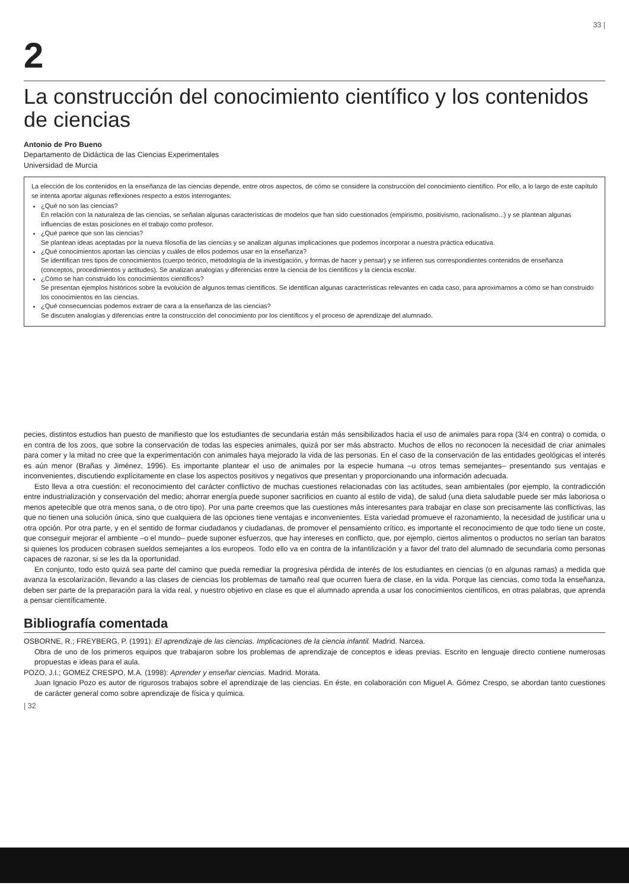33 |
2
La construcción del conocimiento científico y los contenidos de ciencias
Antonio de Pro Bueno
Departamento de Didáctica de las Ciencias Experimentales
Universidad de Murcia
La elección de los contenidos en la enseñanza de las ciencias depende, entre otros aspectos, de cómo se considere la construcción del conocimiento científico. Por ello, a lo largo de este capítulo se intenta aportar algunas reflexiones respecto a estos interrogantes:
¿Qué no son las ciencias?
En relación con la naturaleza de las ciencias, se señalan algunas características de modelos que han sido cuestionados (empirismo, positivismo, racionalismo...) y se plantean algunas influencias de estas posiciones en el trabajo como profesor.
¿Qué parece que son las ciencias?
Se plantean ideas aceptadas por la nueva filosofía de las ciencias y se analizan algunas implicaciones que podemos incorporar a nuestra práctica educativa.
¿Qué conocimientos aportan las ciencias y cuáles de ellos podemos usar en la enseñanza?
Se identifican tres tipos de conocimientos (cuerpo teórico, metodología de la investigación, y formas de hacer y pensar) y se infieren sus correspondientes contenidos de enseñanza (conceptos, procedimientos y actitudes). Se analizan analogías y diferencias entre la ciencia de los científicos y la ciencia escolar.
¿Cómo se han construido los conocimientos científicos?
Se presentan ejemplos históricos sobre la evolución de algunos temas científicos. Se identifican algunas características relevantes en cada caso, para aproximarnos a cómo se han construido los conocimientos en las ciencias.
¿Qué consecuencias podemos extraer de cara a la enseñanza de las ciencias?
Se discuten analogías y diferencias entre la construcción del conocimiento por los científicos y el proceso de aprendizaje del alumnado.
pecies, distintos estudios han puesto de manifiesto que los estudiantes de secundaria están más sensibilizados hacia el uso de animales para ropa (3/4 en contra) o comida, o en contra de los zoos, que sobre la conservación de todas las especies animales, quizá por ser más abstracto. Muchos de ellos no reconocen la necesidad de criar animales para comer y la mitad no cree que la experimentación con animales haya mejorado la vida de las personas. En el caso de la conservación de las entidades geológicas el interés es aún menor (Brañas y Jiménez, 1996). Es importante plantear el uso de animales por la especie humana –u otros temas semejantes– presentando sus ventajas e inconvenientes, discutiendo explícitamente en clase los aspectos positivos y negativos que presentan y proporcionando una información adecuada.
Esto lleva a otra cuestión: el reconocimiento del carácter conflictivo de muchas cuestiones relacionadas con las actitudes, sean ambientales (por ejemplo, la contradicción entre industrialización y conservación del medio; ahorrar energía puede suponer sacrificios en cuanto al estilo de vida), de salud (una dieta saludable puede ser más laboriosa o menos apetecible que otra menos sana, o de otro tipo). Por una parte creemos que las cuestiones más interesantes para trabajar en clase son precisamente las conflictivas, las que no tienen una solución única, sino que cualquiera de las opciones tiene ventajas e inconvenientes. Esta variedad promueve el razonamiento, la necesidad de justificar una u otra opción. Por otra parte, y en el sentido de formar ciudadanos y ciudadanas, de promover el pensamiento crítico, es importante el reconocimiento de que todo tiene un coste, que conseguir mejorar el ambiente –o el mundo– puede suponer esfuerzos, que hay intereses en conflicto, que, por ejemplo, ciertos alimentos o productos no serían tan baratos si quienes los producen cobrasen sueldos semejantes a los europeos. Todo ello va en contra de la infantilización y a favor del trato del alumnado de secundaria como personas capaces de razonar, si se les da la oportunidad.
En conjunto, todo esto quizá sea parte del camino que pueda remediar la progresiva pérdida de interés de los estudiantes en ciencias (o en algunas ramas) a medida que avanza la escolarización, llevando a las clases de ciencias los problemas de tamaño real que ocurren fuera de clase, en la vida. Porque las ciencias, como toda la enseñanza, deben ser parte de la preparación para la vida real, y nuestro objetivo en clase es que el alumnado aprenda a usar los conocimientos científicos, en otras palabras, que aprenda a pensar científicamente.
Bibliografía comentada
OSBORNE, R.; FREYBERG, P. (1991): El aprendizaje de las ciencias. Implicaciones de la ciencia infantil. Madrid. Narcea.
Obra de uno de los primeros equipos que trabajaron sobre los problemas de aprendizaje de conceptos e ideas previas. Escrito en lenguaje directo contiene numerosas propuestas e ideas para el aula.
POZO, J.I.; GOMEZ CRESPO, M.A. (1998): Aprender y enseñar ciencias. Madrid. Morata.
Juan Ignacio Pozo es autor de rigurosos trabajos sobre el aprendizaje de las ciencias. En éste, en colaboración con Miguel A. Gómez Crespo, se abordan tanto cuestiones de carácter general como sobre aprendizaje de física y química.
| 32